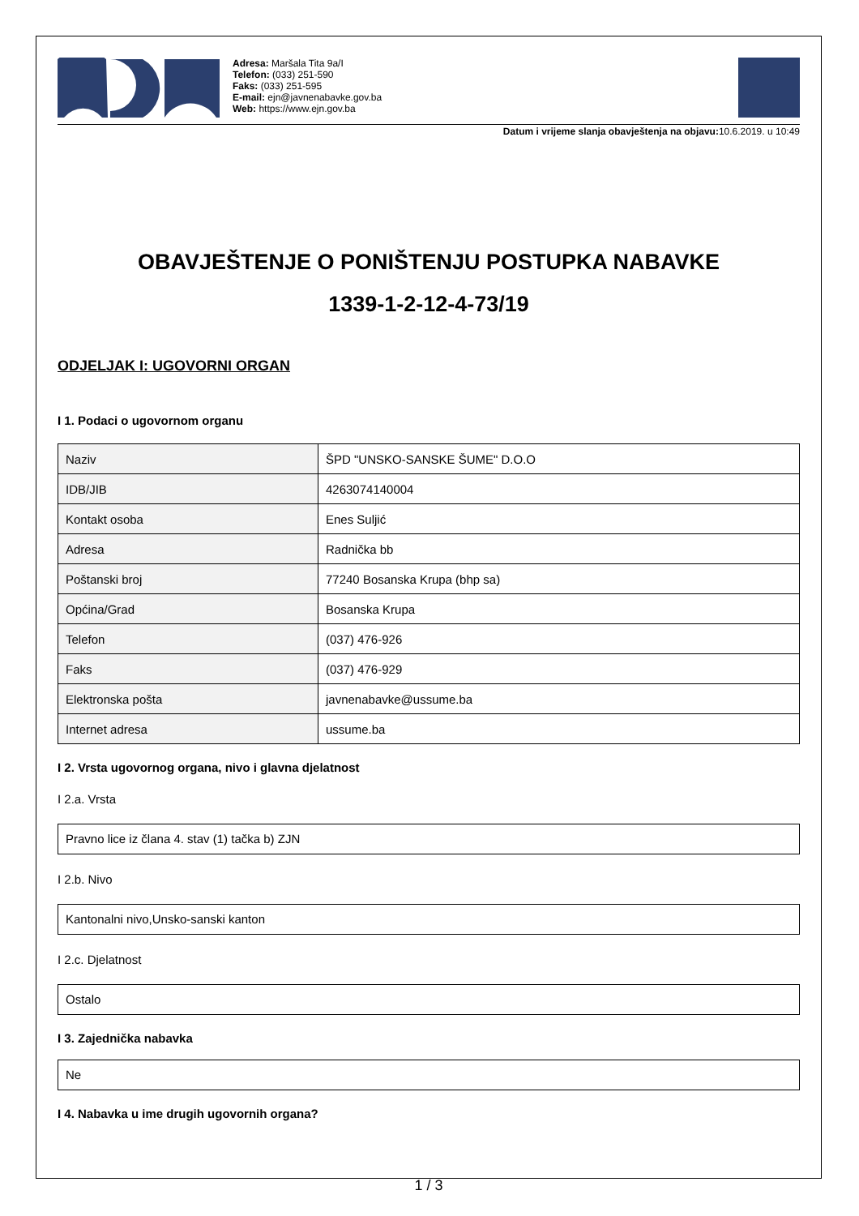Adresa: Maršala Tita 9a/I
Telefon: (033) 251-590
Faks: (033) 251-595
E-mail: ejn@javnenabavke.gov.ba
Web: https://www.ejn.gov.ba
Datum i vrijeme slanja obavještenja na objavu: 10.6.2019. u 10:49
OBAVJEŠTENJE O PONIŠTENJU POSTUPKA NABAVKE
1339-1-2-12-4-73/19
ODJELJAK I: UGOVORNI ORGAN
I 1. Podaci o ugovornom organu
| Naziv | ŠPD "UNSKO-SANSKE ŠUME" D.O.O |
| IDB/JIB | 4263074140004 |
| Kontakt osoba | Enes Suljić |
| Adresa | Radnička bb |
| Poštanski broj | 77240 Bosanska Krupa (bhp sa) |
| Općina/Grad | Bosanska Krupa |
| Telefon | (037) 476-926 |
| Faks | (037) 476-929 |
| Elektronska pošta | javnenabavke@ussume.ba |
| Internet adresa | ussume.ba |
I 2. Vrsta ugovornog organa, nivo i glavna djelatnost
I 2.a. Vrsta
Pravno lice iz člana 4. stav (1) tačka b) ZJN
I 2.b. Nivo
Kantonalni nivo,Unsko-sanski kanton
I 2.c. Djelatnost
Ostalo
I 3. Zajednička nabavka
Ne
I 4. Nabavka u ime drugih ugovornih organa?
1 / 3